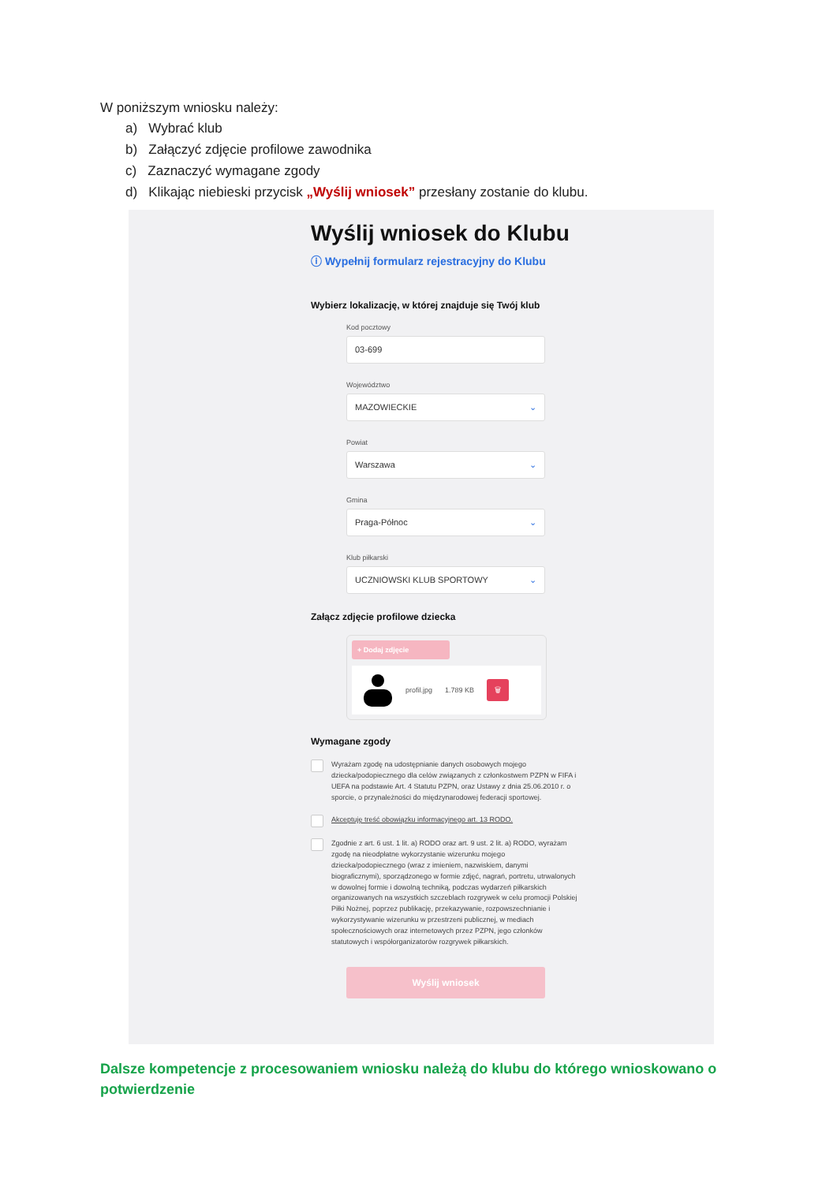W poniższym wniosku należy:
a) Wybrać klub
b) Załączyć zdjęcie profilowe zawodnika
c) Zaznaczyć wymagane zgody
d) Klikając niebieski przycisk „Wyślij wniosek” przesłany zostanie do klubu.
Wyślij wniosek do Klubu
ⓘ Wypełnij formularz rejestracyjny do Klubu
Wybierz lokalizację, w której znajduje się Twój klub
Kod pocztowy
03-699
Województwo
MAZOWIECKIE ⌄
Powiat
Warszawa ⌄
Gmina
Praga-Północ ⌄
Klub piłkarski
UCZNIOWSKI KLUB SPORTOWY ⌄
Załącz zdjęcie profilowe dziecka
+ Dodaj zdjęcie
profil.jpg 1.789 KB 🗑
Wymagane zgody
Wyrażam zgodę na udostępnianie danych osobowych mojego dziecka/podopiecznego dla celów związanych z członkostwem PZPN w FIFA i UEFA na podstawie Art. 4 Statutu PZPN, oraz Ustawy z dnia 25.06.2010 r. o sporcie, o przynależności do międzynarodowej federacji sportowej.
Akceptuję treść obowiązku informacyjnego art. 13 RODO.
Zgodnie z art. 6 ust. 1 lit. a) RODO oraz art. 9 ust. 2 lit. a) RODO, wyrażam zgodę na nieodpłatne wykorzystanie wizerunku mojego dziecka/podopiecznego (wraz z imieniem, nazwiskiem, danymi biograficznymi), sporządzonego w formie zdjęć, nagrań, portretu, utrwalonych w dowolnej formie i dowolną techniką, podczas wydarzeń piłkarskich organizowanych na wszystkich szczeblach rozgrywek w celu promocji Polskiej Piłki Nożnej, poprzez publikację, przekazywanie, rozpowszechnianie i wykorzystywanie wizerunku w przestrzeni publicznej, w mediach społecznościowych oraz internetowych przez PZPN, jego członków statutowych i współorganizatorów rozgrywek piłkarskich.
Wyślij wniosek
Dalsze kompetencje z procesowaniem wniosku należą do klubu do którego wnioskowano o potwierdzenie